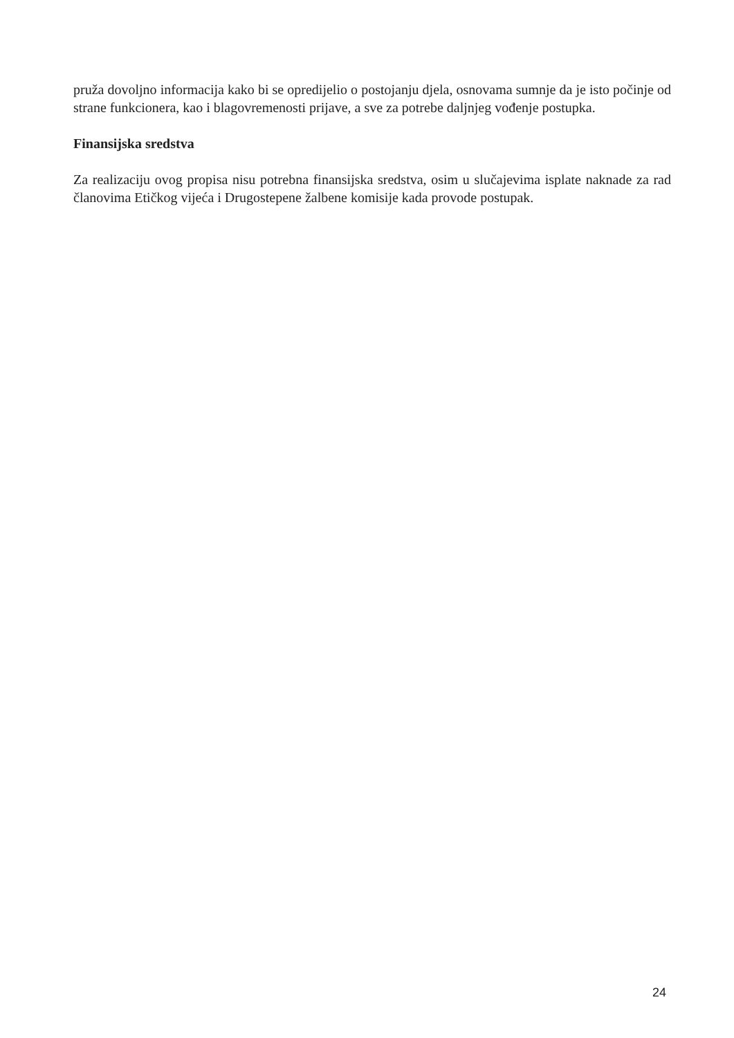pruža dovoljno informacija kako bi se opredijelio o postojanju djela, osnovama sumnje da je isto počinje od strane funkcionera, kao i blagovremenosti prijave, a sve za potrebe daljnjeg vođenje postupka.
Finansijska sredstva
Za realizaciju ovog propisa nisu potrebna finansijska sredstva, osim u slučajevima isplate naknade za rad članovima Etičkog vijeća i Drugostepene žalbene komisije kada provode postupak.
24